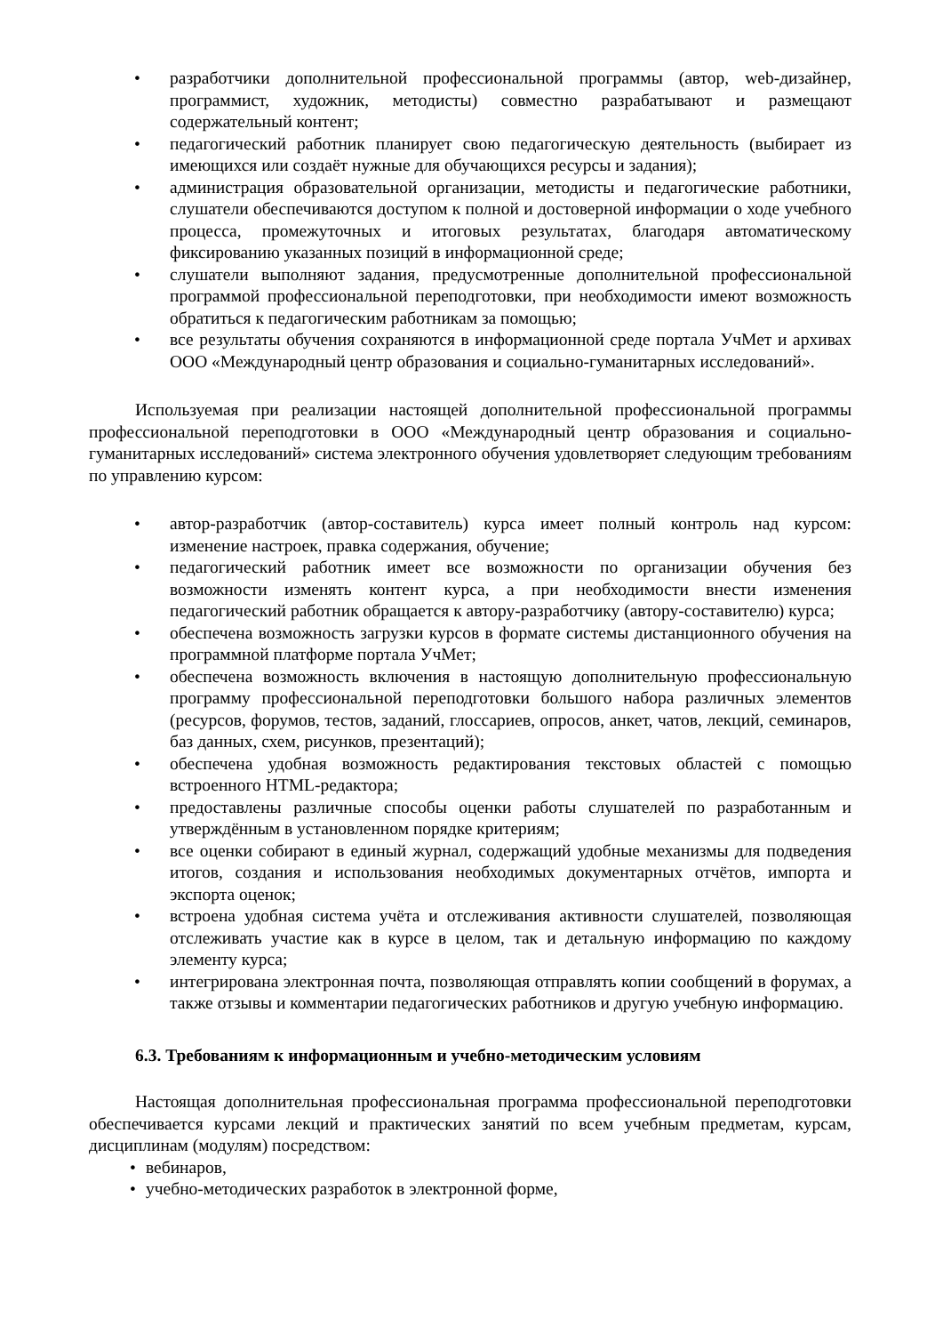• разработчики дополнительной профессиональной программы (автор, web-дизайнер, программист, художник, методисты) совместно разрабатывают и размещают содержательный контент;
• педагогический работник планирует свою педагогическую деятельность (выбирает из имеющихся или создаёт нужные для обучающихся ресурсы и задания);
• администрация образовательной организации, методисты и педагогические работники, слушатели обеспечиваются доступом к полной и достоверной информации о ходе учебного процесса, промежуточных и итоговых результатах, благодаря автоматическому фиксированию указанных позиций в информационной среде;
• слушатели выполняют задания, предусмотренные дополнительной профессиональной программой профессиональной переподготовки, при необходимости имеют возможность обратиться к педагогическим работникам за помощью;
• все результаты обучения сохраняются в информационной среде портала УчМет и архивах ООО «Международный центр образования и социально-гуманитарных исследований».
Используемая при реализации настоящей дополнительной профессиональной программы профессиональной переподготовки в ООО «Международный центр образования и социально-гуманитарных исследований» система электронного обучения удовлетворяет следующим требованиям по управлению курсом:
• автор-разработчик (автор-составитель) курса имеет полный контроль над курсом: изменение настроек, правка содержания, обучение;
• педагогический работник имеет все возможности по организации обучения без возможности изменять контент курса, а при необходимости внести изменения педагогический работник обращается к автору-разработчику (автору-составителю) курса;
• обеспечена возможность загрузки курсов в формате системы дистанционного обучения на программной платформе портала УчМет;
• обеспечена возможность включения в настоящую дополнительную профессиональную программу профессиональной переподготовки большого набора различных элементов (ресурсов, форумов, тестов, заданий, глоссариев, опросов, анкет, чатов, лекций, семинаров, баз данных, схем, рисунков, презентаций);
• обеспечена удобная возможность редактирования текстовых областей с помощью встроенного HTML-редактора;
• предоставлены различные способы оценки работы слушателей по разработанным и утверждённым в установленном порядке критериям;
• все оценки собирают в единый журнал, содержащий удобные механизмы для подведения итогов, создания и использования необходимых документарных отчётов, импорта и экспорта оценок;
• встроена удобная система учёта и отслеживания активности слушателей, позволяющая отслеживать участие как в курсе в целом, так и детальную информацию по каждому элементу курса;
• интегрирована электронная почта, позволяющая отправлять копии сообщений в форумах, а также отзывы и комментарии педагогических работников и другую учебную информацию.
6.3. Требованиям к информационным и учебно-методическим условиям
Настоящая дополнительная профессиональная программа профессиональной переподготовки обеспечивается курсами лекций и практических занятий по всем учебным предметам, курсам, дисциплинам (модулям) посредством:
• вебинаров,
• учебно-методических разработок в электронной форме,